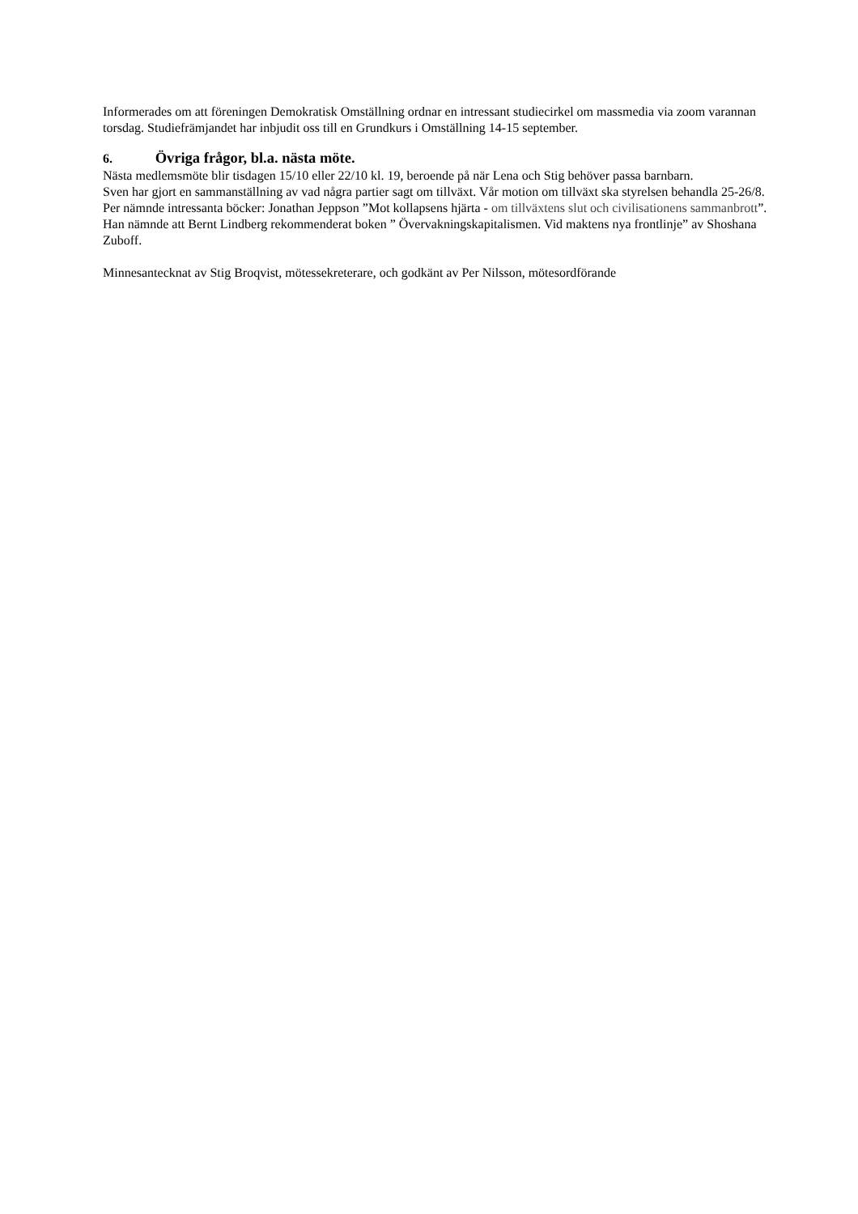Informerades om att föreningen Demokratisk Omställning ordnar en intressant studiecirkel om massmedia via zoom varannan torsdag. Studiefrämjandet har inbjudit oss till en Grundkurs i Omställning 14-15 september.
6. Övriga frågor, bl.a. nästa möte.
Nästa medlemsmöte blir tisdagen 15/10 eller 22/10 kl. 19, beroende på när Lena och Stig behöver passa barnbarn.
Sven har gjort en sammanställning av vad några partier sagt om tillväxt. Vår motion om tillväxt ska styrelsen behandla 25-26/8. Per nämnde intressanta böcker: Jonathan Jeppson ”Mot kollapsens hjärta - om tillväxtens slut och civilisationens sammanbrott”. Han nämnde att Bernt Lindberg rekommenderat boken ” Övervakningskapitalismen. Vid maktens nya frontlinje” av Shoshana Zuboff.
Minnesantecknat av Stig Broqvist, mötessekreterare, och godkänt av Per Nilsson, mötesordförande